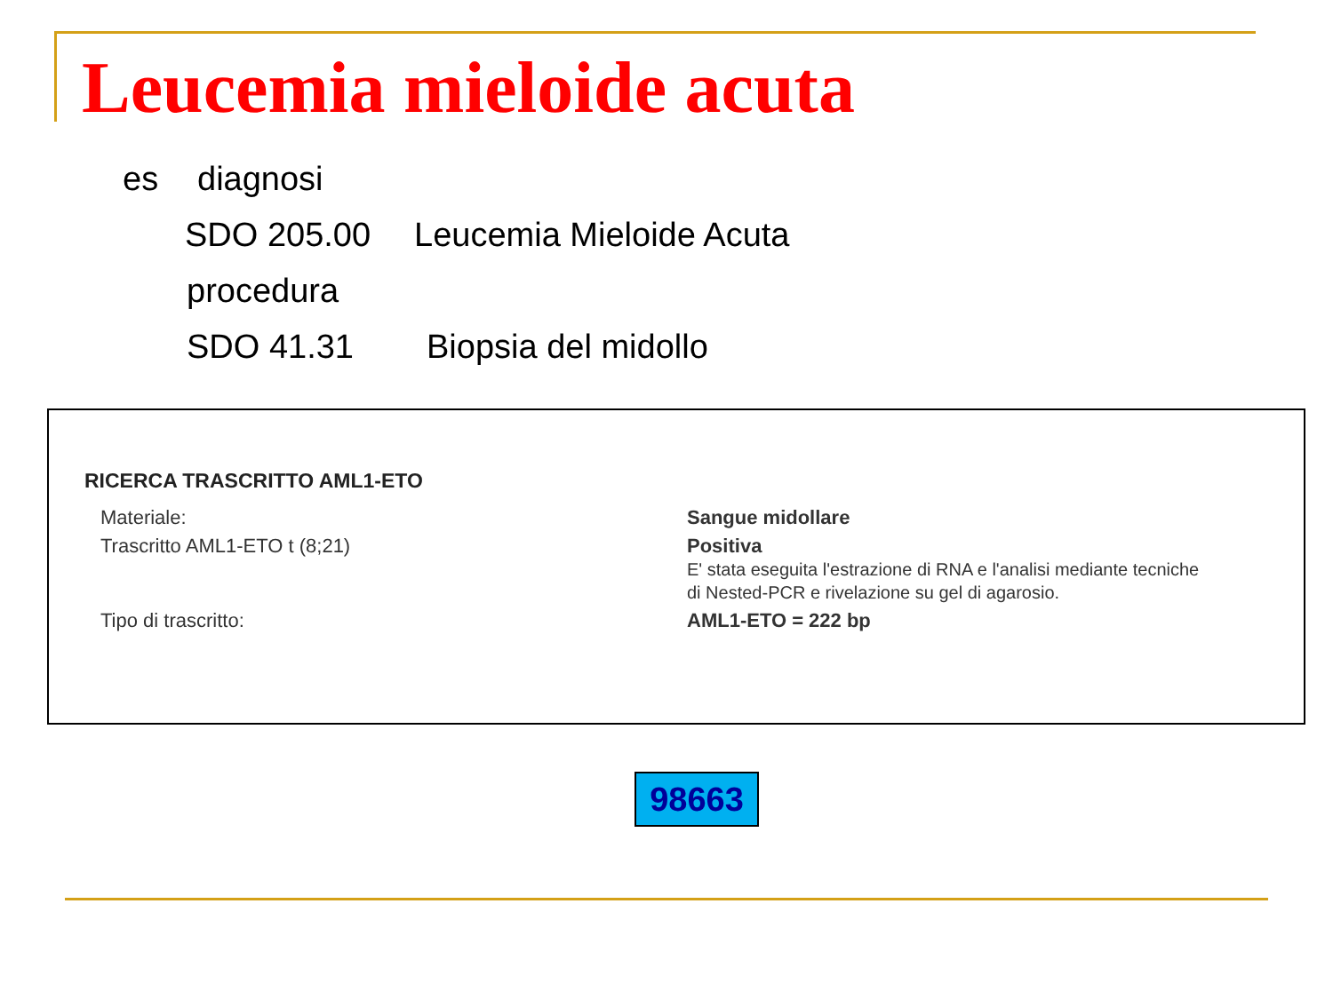Leucemia mieloide acuta
es diagnosi
SDO 205.00 Leucemia Mieloide Acuta
procedura
SDO 41.31 Biopsia del midollo
RICERCA TRASCRITTO AML1-ETO
| Materiale: | Sangue midollare |
| Trascritto AML1-ETO t (8;21) | Positiva E' stata eseguita l'estrazione di RNA e l'analisi mediante tecniche di Nested-PCR e rivelazione su gel di agarosio. |
| Tipo di trascritto: | AML1-ETO = 222 bp |
98663